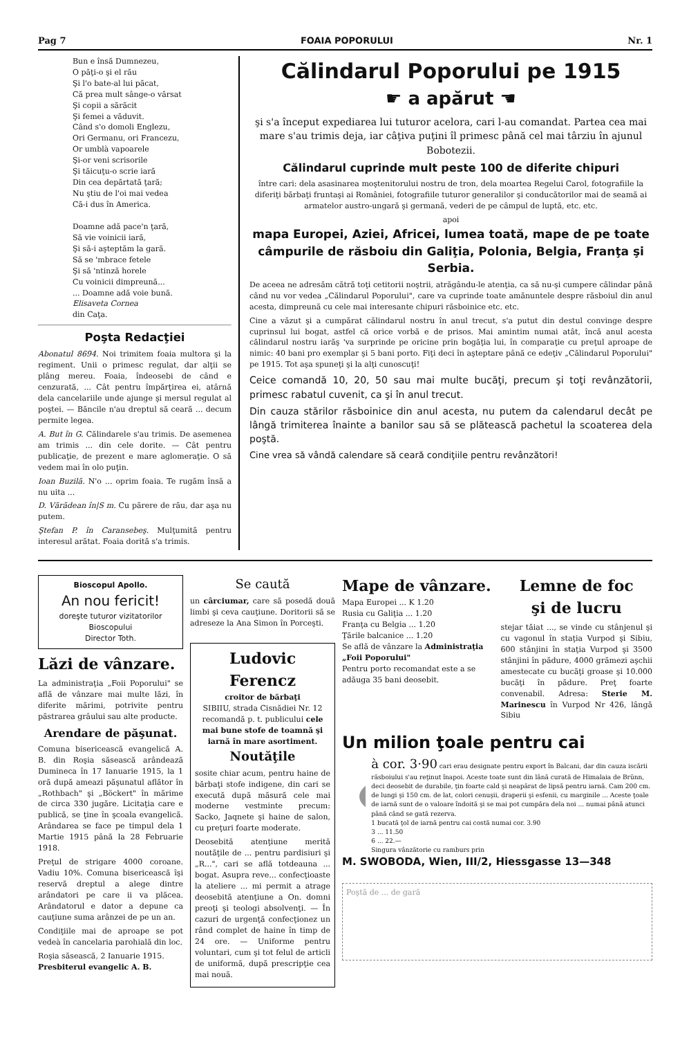Pag 7 FOAIA POPORULUI Nr. 1
Bun e însă Dumnezeu,
O păţi-o şi el rău
Şi l'o bate-al lui păcat,
Că prea mult sânge-o vărsat
Şi copii a sărăcit
Şi femei a văduvit.
Când s'o domoli Englezu,
Ori Germanu, ori Francezu,
Or umblà vapoarele
Şi-or veni scrisorile
Şi tăicuţu-o scrie iară
Din cea depărtată ţară;
Nu ştiu de l'oi mai vedea
Că-i dus în America.
Doamne adă pace'n ţară,
Să vie voinicii iară,
Şi să-i aşteptăm la gară.
Să se 'mbrace fetele
Şi să 'ntinză horele
Cu voinicii dimpreună...
... Doamne adă voie bună.
Elisaveta Cornea
din Caţa.
Poşta Redacţiei
Abonatul 8694. Noi trimitem foaia multora şi la regiment. Unii o primesc regulat, dar alţii se plâng mereu. Foaia, îndeosebi de când e cenzurată, ... Cât pentru împărţirea ei, atârnă dela cancelariile unde ajunge şi mersul regulat al poştei. — Băncile n'au dreptul să ceară ... decum permite legea.
A. But în G. Călindarele s'au trimis. De asemenea am trimis ... din cele dorite. — Cât pentru publicaţie, de prezent e mare aglomeraţie. O să vedem mai în olo puţin.
Ioan Buzilă. N'o ... oprim foaia. Te rugăm însă a nu uita ...
D. Vărădean în|S m. Cu părere de rău, dar aşa nu putem.
Ştefan P. în Caransebeş. Mulţumită pentru interesul arătat. Foaia dorită s'a trimis.
Călindarul Poporului pe 1915
☛ a apărut ☚
şi s'a început expediarea lui tuturor acelora, cari l-au comandat. Partea cea mai mare s'au trimis deja, iar câţiva puţini îl primesc până cel mai târziu în ajunul Bobotezii.
Călindarul cuprinde mult peste 100 de diferite chipuri
între cari: dela asasinarea moştenitorului nostru de tron, dela moartea Regelui Carol, fotografiile la diferiţi bărbaţi fruntaşi ai României, fotografiile tuturor generalilor şi conducătorilor mai de seamă ai armatelor austro-ungară şi germană, vederi de pe câmpul de luptă, etc. etc.
apoi
mapa Europei, Aziei, Africei, lumea toată, mape de pe toate câmpurile de răsboiu din Galiţia, Polonia, Belgia, Franţa şi Serbia.
De aceea ne adresăm cătră toţi cetitorii noştrii, atrăgându-le atenţia, ca să nu-şi cumpere călindar până când nu vor vedea „Călindarul Poporului", care va cuprinde toate amănuntele despre răsboiul din anul acesta, dimpreună cu cele mai interesante chipuri răsboinice etc. etc.
Cine a văzut şi a cumpărat călindarul nostru în anul trecut, s'a putut din destul convinge despre cuprinsul lui bogat, astfel că orice vorbă e de prisos. Mai amintim numai atât, încă anul acesta călindarul nostru iarăş 'va surprinde pe oricine prin bogăţia lui, în comparaţie cu preţul aproape de nimic: 40 bani pro exemplar şi 5 bani porto. Fiţi deci în aşteptare până ce edeţiv „Călindarul Poporului" pe 1915. Tot aşa spuneţi şi la alţi cunoscuţi!
Ceice comandă 10, 20, 50 sau mai multe bucăţi, precum şi toţi revânzătorii, primesc rabatul cuvenit, ca şi în anul trecut.
Din cauza stărilor răsboinice din anul acesta, nu putem da calendarul decât pe lângă trimiterea înainte a banilor sau să se plătească pachetul la scoaterea dela poştă.
Cine vrea să vândă calendare să ceară condiţiile pentru revânzători!
Bioscopul Apollo.
An nou fericit!
doreşte tuturor vizitatorilor Bioscopului
Director Toth.
Lăzi de vânzare.
La administraţia „Foii Poporului" se află de vânzare mai multe lăzi, în diferite mărimi, potrivite pentru păstrarea grâului sau alte producte.
Arendare de păşunat.
Comuna bisericească evangelică A. B. din Roşia săsească arândează Dumineca în 17 Ianuarie 1915, la 1 oră după ameazi păşunatul aflător în „Rothbach" şi „Böckert" în mărime de circa 330 jugăre. Licitaţia care e publică, se ţine în şcoala evangelică. Arândarea se face pe timpul dela 1 Martie 1915 până la 28 Februarie 1918.
Preţul de strigare 4000 coroane. Vadiu 10%. Comuna bisericească îşi reservă dreptul a alege dintre arândatori pe care ii va plăcea. Arândatorul e dator a depune ca cauţiune suma arânzei de pe un an.
Condiţiile mai de aproape se pot vedeà în cancelaria parohială din loc.
Roşia săsească, 2 Ianuarie 1915.
Presbiterul evangelic A. B.
Se caută
un cârciumar, care să posedă două limbi şi ceva cauţiune. Doritorii să se adreseze la Ana Simon în Porceşti.
Ludovic Ferencz
croitor de bărbaţi
SIBIIU, strada Cisnădiei Nr. 12
recomandă p. t. publicului cele mai bune stofe de toamnă şi iarnă în mare asortiment.
Noutăţile
sosite chiar acum, pentru haine de bărbaţi stofe indigene, din cari se execută după măsură cele mai moderne vestminte precum: Sacko, Jaqnete şi haine de salon, cu preţuri foarte moderate.
Deosebită atenţiune merită noutăţile de ... pentru pardisiuri şi „R...", cari se află totdeauna ... bogat. Asupra reve... confecţioaste la ateliere ... mi permit a atrage deosebită atenţiune a On. domni preoţi şi teologi absolvenţi. — În cazuri de urgenţă confecţionez un rând complet de haine în timp de 24 ore. — Uniforme pentru voluntari, cum şi tot felul de articli de uniformă, după prescripţie cea mai nouă.
Mape de vânzare.
Mapa Europei ... K 1.20
Rusia cu Galiţia ... 1.20
Franţa cu Belgia ... 1.20
Ţările balcanice ... 1.20
Se află de vânzare la Administraţia „Foii Poporului"
Pentru porto recomandat este a se adăuga 35 bani deosebit.
Lemne de foc
şi de lucru
stejar tăiat ..., se vinde cu stânjenul şi cu vagonul în staţia Vurpod şi Sibiu, 600 stânjini în staţia Vurpod şi 3500 stânjini în pădure, 4000 grămezi aşchii amestecate cu bucăţi groase şi 10.000 bucăţi în pădure. Preţ foarte convenabil. Adresa: Sterie M. Marinescu în Vurpod Nr 426, lângă Sibiu
Un milion ţoale pentru cai
à cor. 3·90 cari erau designate pentru export în Balcani, dar din cauza iscării răsboiului s'au reţinut înapoi. Aceste toate sunt din lână curată de Himalaia de Brünn, deci deosebit de durabile, ţin foarte cald şi neapărat de lipsă pentru iarnă. Cam 200 cm. de lungi şi 150 cm. de lat, colori cenuşii, draperii şi esfenii, cu marginile ... Aceste ţoale de iarnă sunt de o valoare îndoită şi se mai pot cumpăra dela noi ... numai până atunci până când se gată rezerva.
1 bucată ţol de iarnă pentru cai costă numai cor. 3.90
3 ... 11.50
6 ... 22.—
Singura vânzătorie cu ramburs prin
M. SWOBODA, Wien, III/2, Hiessgasse 13—348
Poştă de ... de gară